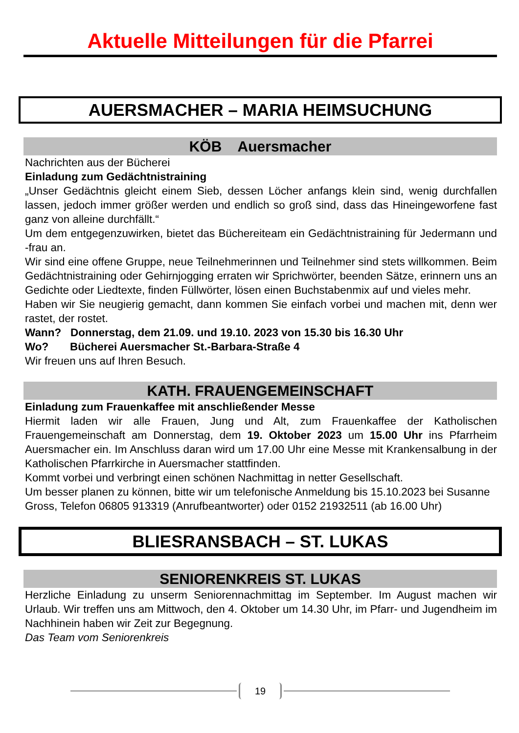Aktuelle Mitteilungen für die Pfarrei
AUERSMACHER – MARIA HEIMSUCHUNG
KÖB Auersmacher
Nachrichten aus der Bücherei
Einladung zum Gedächtnistraining
„Unser Gedächtnis gleicht einem Sieb, dessen Löcher anfangs klein sind, wenig durchfallen lassen, jedoch immer größer werden und endlich so groß sind, dass das Hineingeworfene fast ganz von alleine durchfällt.“
Um dem entgegenzuwirken, bietet das Büchereiteam ein Gedächtnistraining für Jedermann und -frau an.
Wir sind eine offene Gruppe, neue Teilnehmerinnen und Teilnehmer sind stets willkommen. Beim Gedächtnistraining oder Gehirnjogging erraten wir Sprichwörter, beenden Sätze, erinnern uns an Gedichte oder Liedtexte, finden Füllwörter, lösen einen Buchstabenmix auf und vieles mehr.
Haben wir Sie neugierig gemacht, dann kommen Sie einfach vorbei und machen mit, denn wer rastet, der rostet.
Wann? Donnerstag, dem 21.09. und 19.10. 2023 von 15.30 bis 16.30 Uhr
Wo? Bücherei Auersmacher St.-Barbara-Straße 4
Wir freuen uns auf Ihren Besuch.
KATH. FRAUENGEMEINSCHAFT
Einladung zum Frauenkaffee mit anschließender Messe
Hiermit laden wir alle Frauen, Jung und Alt, zum Frauenkaffee der Katholischen Frauengemeinschaft am Donnerstag, dem 19. Oktober 2023 um 15.00 Uhr ins Pfarrheim Auersmacher ein. Im Anschluss daran wird um 17.00 Uhr eine Messe mit Krankensalbung in der Katholischen Pfarrkirche in Auersmacher stattfinden.
Kommt vorbei und verbringt einen schönen Nachmittag in netter Gesellschaft.
Um besser planen zu können, bitte wir um telefonische Anmeldung bis 15.10.2023 bei Susanne Gross, Telefon 06805 913319 (Anrufbeantworter) oder 0152 21932511 (ab 16.00 Uhr)
BLIESRANSBACH – ST. LUKAS
SENIORENKREIS ST. LUKAS
Herzliche Einladung zu unserm Seniorennachmittag im September. Im August machen wir Urlaub. Wir treffen uns am Mittwoch, den 4. Oktober um 14.30 Uhr, im Pfarr- und Jugendheim im Nachhinein haben wir Zeit zur Begegnung.
Das Team vom Seniorenkreis
19